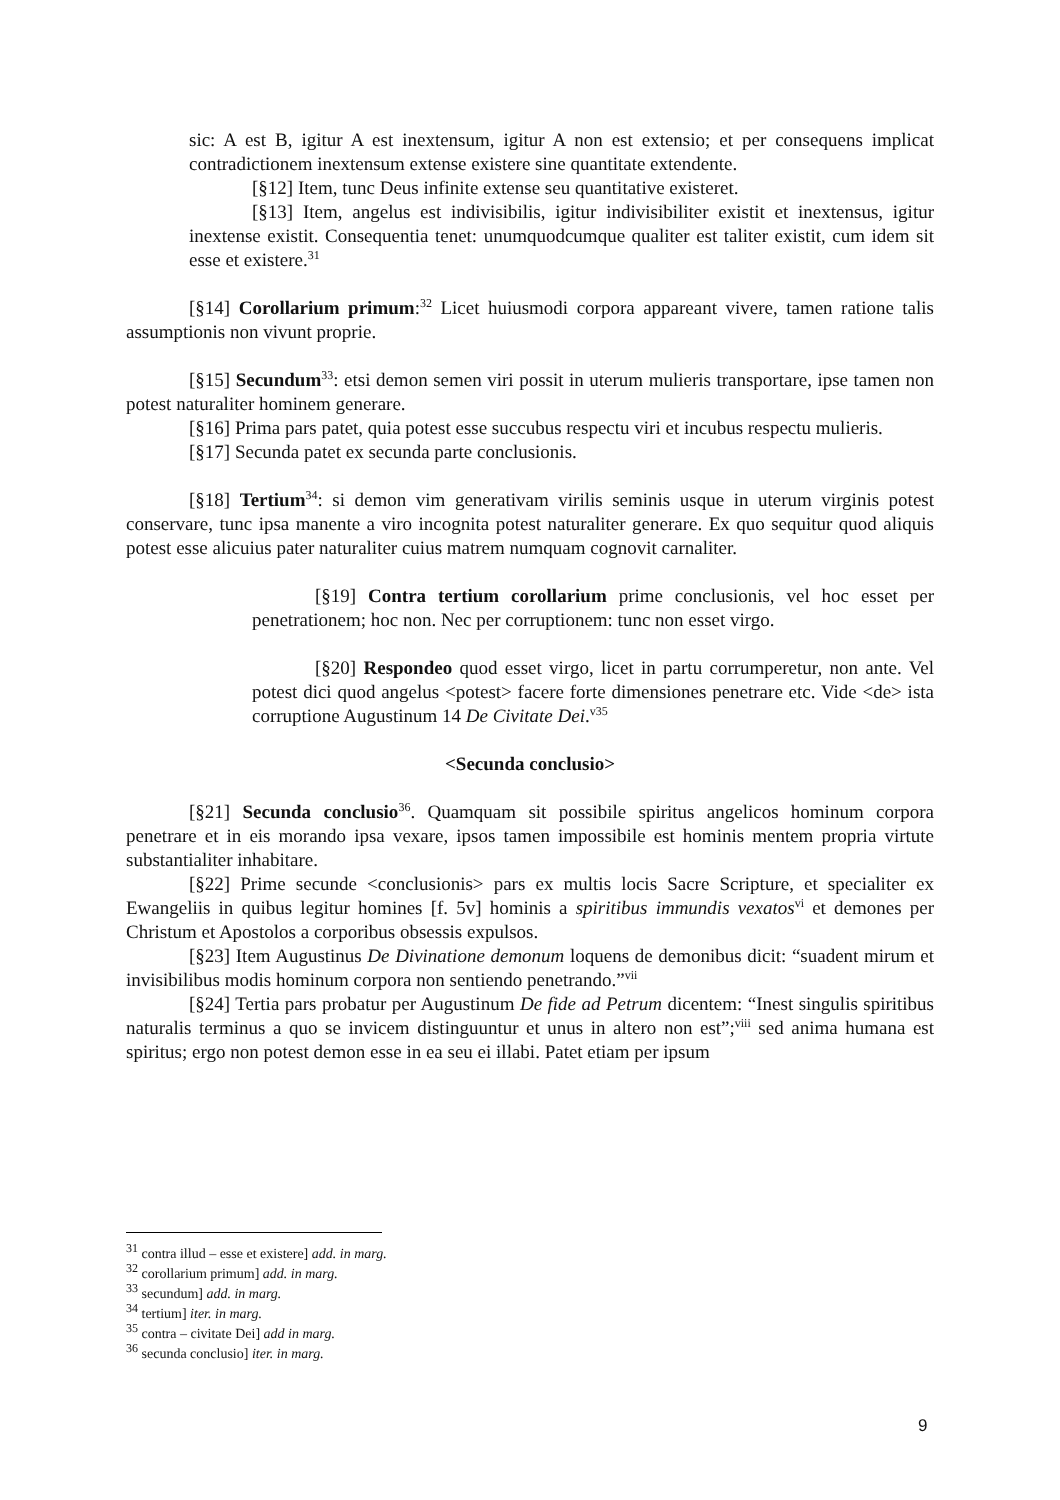sic: A est B, igitur A est inextensum, igitur A non est extensio; et per consequens implicat contradictionem inextensum extense existere sine quantitate extendente.
[§12] Item, tunc Deus infinite extense seu quantitative existeret.
[§13] Item, angelus est indivisibilis, igitur indivisibiliter existit et inextensus, igitur inextense existit. Consequentia tenet: unumquodcumque qualiter est taliter existit, cum idem sit esse et existere.<sup>31</sup>
[§14] Corollarium primum:<sup>32</sup> Licet huiusmodi corpora appareant vivere, tamen ratione talis assumptionis non vivunt proprie.
[§15] Secundum<sup>33</sup>: etsi demon semen viri possit in uterum mulieris transportare, ipse tamen non potest naturaliter hominem generare.
[§16] Prima pars patet, quia potest esse succubus respectu viri et incubus respectu mulieris.
[§17] Secunda patet ex secunda parte conclusionis.
[§18] Tertium<sup>34</sup>: si demon vim generativam virilis seminis usque in uterum virginis potest conservare, tunc ipsa manente a viro incognita potest naturaliter generare. Ex quo sequitur quod aliquis potest esse alicuius pater naturaliter cuius matrem numquam cognovit carnaliter.
[§19] Contra tertium corollarium prime conclusionis, vel hoc esset per penetrationem; hoc non. Nec per corruptionem: tunc non esset virgo.
[§20] Respondeo quod esset virgo, licet in partu corrumperetur, non ante. Vel potest dici quod angelus <potest> facere forte dimensiones penetrare etc. Vide <de> ista corruptione Augustinum 14 De Civitate Dei.<sup>v35</sup>
<Secunda conclusio>
[§21] Secunda conclusio<sup>36</sup>. Quamquam sit possibile spiritus angelicos hominum corpora penetrare et in eis morando ipsa vexare, ipsos tamen impossibile est hominis mentem propria virtute substantialiter inhabitare.
[§22] Prime secunde <conclusionis> pars ex multis locis Sacre Scripture, et specialiter ex Ewangeliis in quibus legitur homines [f. 5v] hominis a spiritibus immundis vexatos<sup>vi</sup> et demones per Christum et Apostolos a corporibus obsessis expulsos.
[§23] Item Augustinus De Divinatione demonum loquens de demonibus dicit: “suadent mirum et invisibilibus modis hominum corpora non sentiendo penetrando.”<sup>vii</sup>
[§24] Tertia pars probatur per Augustinum De fide ad Petrum dicentem: “Inest singulis spiritibus naturalis terminus a quo se invicem distinguuntur et unus in altero non est”;<sup>viii</sup> sed anima humana est spiritus; ergo non potest demon esse in ea seu ei illabi. Patet etiam per ipsum
<sup>31</sup> contra illud – esse et existere] add. in marg.
<sup>32</sup> corollarium primum] add. in marg.
<sup>33</sup> secundum] add. in marg.
<sup>34</sup> tertium] iter. in marg.
<sup>35</sup> contra – civitate Dei] add in marg.
<sup>36</sup> secunda conclusio] iter. in marg.
9